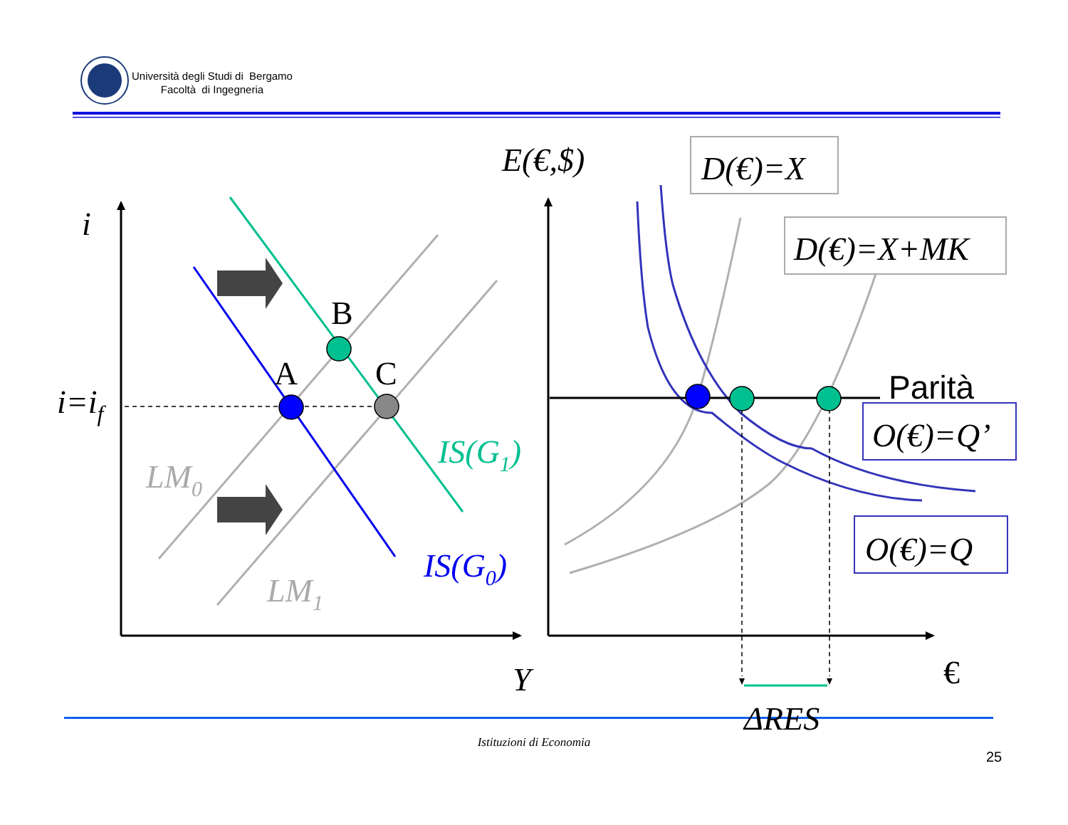i
i=if
B
A
C
LM0
LM1
IS(G1)
IS(G0)
Y
E(€,$)
D(€)=X
D(€)=X+MK
Parità
O(€)=Q’
O(€)=Q
€
ΔRES
Università degli Studi di Bergamo
Facoltà di Ingegneria
Istituzioni di Economia
25